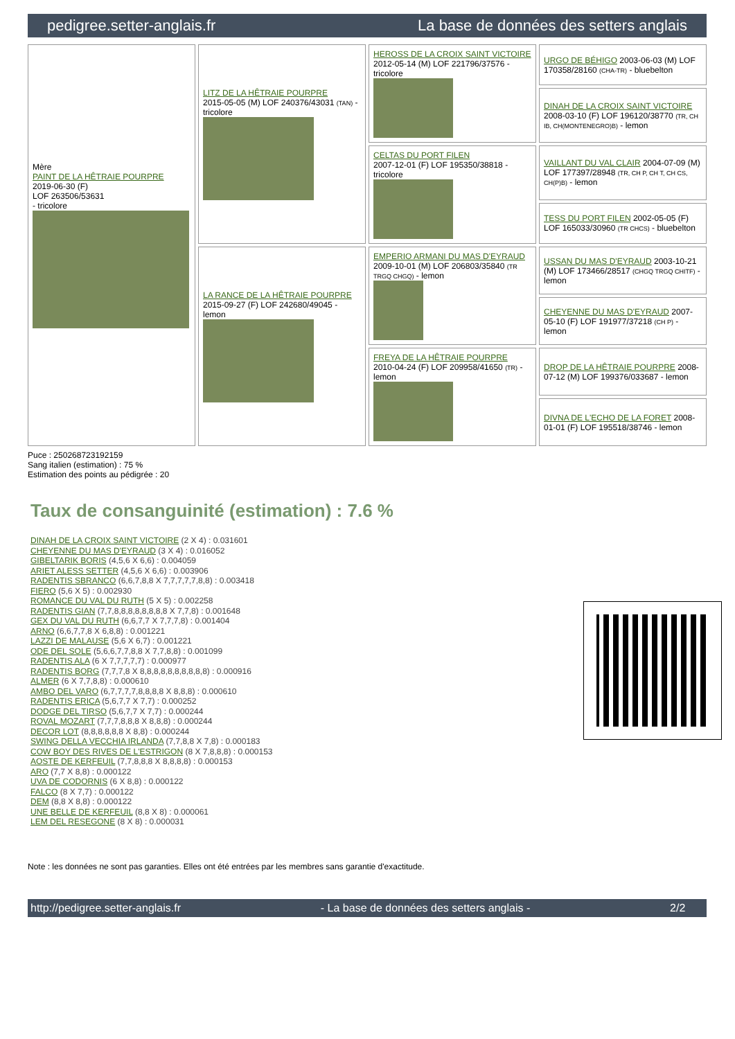pedigree.setter-anglais.fr La base de données des setters anglais
| Mère PAINT DE LA HÊTRAIE POURPRE 2019-06-30 (F) LOF 263506/53631 - tricolore | LITZ DE LA HÊTRAIE POURPRE 2015-05-05 (M) LOF 240376/43031 (TAN) - tricolore | HEROSS DE LA CROIX SAINT VICTOIRE 2012-05-14 (M) LOF 221796/37576 - tricolore | URGO DE BÉHIGO 2003-06-03 (M) LOF 170358/28160 (CHA-TR) - bluebelton |
| | | | DINAH DE LA CROIX SAINT VICTOIRE 2008-03-10 (F) LOF 196120/38770 (TR, CH IB, CH(MONTENEGRO)B) - lemon |
| | | CELTAS DU PORT FILEN 2007-12-01 (F) LOF 195350/38818 - tricolore | VAILLANT DU VAL CLAIR 2004-07-09 (M) LOF 177397/28948 (TR, CH P, CH T, CH CS, CH(P)B) - lemon |
| | | | TESS DU PORT FILEN 2002-05-05 (F) LOF 165033/30960 (TR CHCS) - bluebelton |
| | LA RANCE DE LA HÊTRAIE POURPRE 2015-09-27 (F) LOF 242680/49045 - lemon | EMPERIO ARMANI DU MAS D'EYRAUD 2009-10-01 (M) LOF 206803/35840 (TR TRGQ CHGQ) - lemon | USSAN DU MAS D'EYRAUD 2003-10-21 (M) LOF 173466/28517 (CHGQ TRGQ CHITF) - lemon |
| | | | CHEYENNE DU MAS D'EYRAUD 2007-05-10 (F) LOF 191977/37218 (CH P) - lemon |
| | | FREYA DE LA HÊTRAIE POURPRE 2010-04-24 (F) LOF 209958/41650 (TR) - lemon | DROP DE LA HÊTRAIE POURPRE 2008-07-12 (M) LOF 199376/033687 - lemon |
| | | | DIVNA DE L'ECHO DE LA FORET 2008-01-01 (F) LOF 195518/38746 - lemon |
Puce : 250268723192159
Sang italien (estimation) : 75 %
Estimation des points au pédigrée : 20
Taux de consanguinité (estimation) : 7.6 %
DINAH DE LA CROIX SAINT VICTOIRE (2 X 4) : 0.031601
CHEYENNE DU MAS D'EYRAUD (3 X 4) : 0.016052
GIBELTARIK BORIS (4,5,6 X 6,6) : 0.004059
ARIET ALESS SETTER (4,5,6 X 6,6) : 0.003906
RADENTIS SBRANCO (6,6,7,8,8 X 7,7,7,7,7,8,8) : 0.003418
FIERO (5,6 X 5) : 0.002930
ROMANCE DU VAL DU RUTH (5 X 5) : 0.002258
RADENTIS GIAN (7,7,8,8,8,8,8,8,8,8 X 7,7,8) : 0.001648
GEX DU VAL DU RUTH (6,6,7,7 X 7,7,7,8) : 0.001404
ARNO (6,6,7,7,8 X 6,8,8) : 0.001221
LAZZI DE MALAUSE (5,6 X 6,7) : 0.001221
ODE DEL SOLE (5,6,6,7,7,8,8 X 7,7,8,8) : 0.001099
RADENTIS ALA (6 X 7,7,7,7,7) : 0.000977
RADENTIS BORG (7,7,7,8 X 8,8,8,8,8,8,8,8,8,8) : 0.000916
ALMER (6 X 7,7,8,8) : 0.000610
AMBO DEL VARO (6,7,7,7,7,8,8,8,8 X 8,8,8) : 0.000610
RADENTIS ERICA (5,6,7,7 X 7,7) : 0.000252
DODGE DEL TIRSO (5,6,7,7 X 7,7) : 0.000244
ROVAL MOZART (7,7,7,8,8,8 X 8,8,8) : 0.000244
DECOR LOT (8,8,8,8,8,8 X 8,8) : 0.000244
SWING DELLA VECCHIA IRLANDA (7,7,8,8 X 7,8) : 0.000183
COW BOY DES RIVES DE L'ESTRIGON (8 X 7,8,8,8) : 0.000153
AOSTE DE KERFEUIL (7,7,8,8,8 X 8,8,8,8) : 0.000153
ARO (7,7 X 8,8) : 0.000122
UVA DE CODORNIS (6 X 8,8) : 0.000122
FALCO (8 X 7,7) : 0.000122
DEM (8,8 X 8,8) : 0.000122
UNE BELLE DE KERFEUIL (8,8 X 8) : 0.000061
LEM DEL RESEGONE (8 X 8) : 0.000031
Note : les données ne sont pas garanties. Elles ont été entrées par les membres sans garantie d'exactitude.
http://pedigree.setter-anglais.fr - La base de données des setters anglais - 2/2